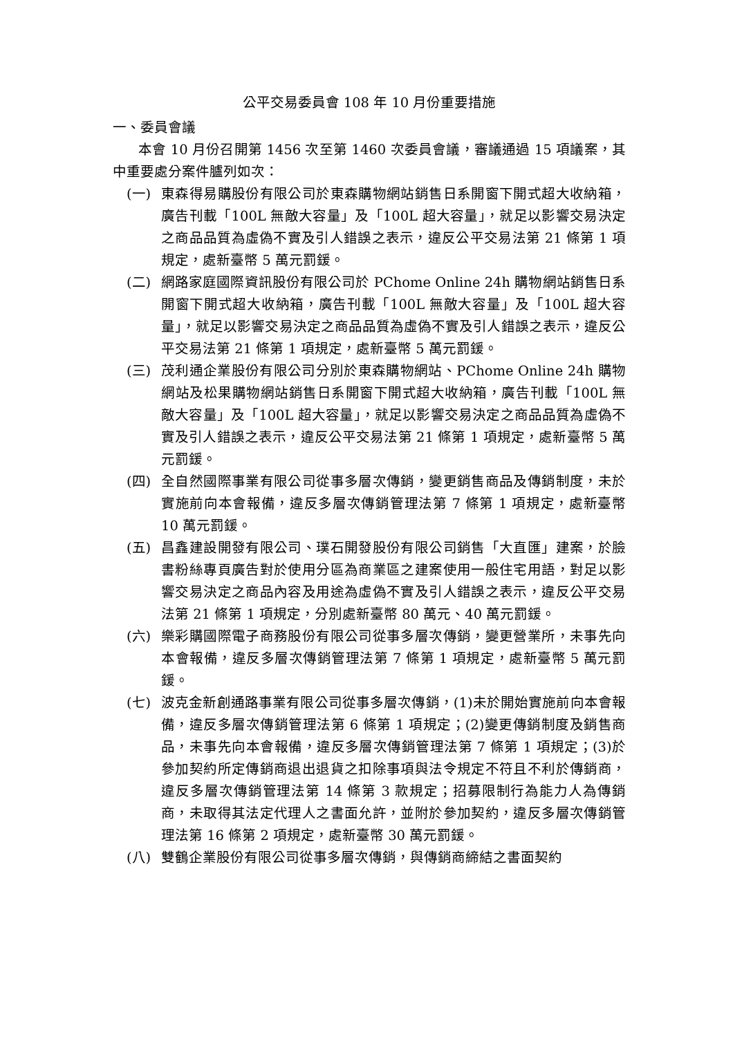公平交易委員會 108 年 10 月份重要措施
一、委員會議
本會 10 月份召開第 1456 次至第 1460 次委員會議，審議通過 15 項議案，其中重要處分案件臚列如次：
(一) 東森得易購股份有限公司於東森購物網站銷售日系開窗下開式超大收納箱，廣告刊載「100L 無敵大容量」及「100L 超大容量」，就足以影響交易決定之商品品質為虛偽不實及引人錯誤之表示，違反公平交易法第 21 條第 1 項規定，處新臺幣 5 萬元罰鍰。
(二) 網路家庭國際資訊股份有限公司於 PChome Online 24h 購物網站銷售日系開窗下開式超大收納箱，廣告刊載「100L 無敵大容量」及「100L 超大容量」，就足以影響交易決定之商品品質為虛偽不實及引人錯誤之表示，違反公平交易法第 21 條第 1 項規定，處新臺幣 5 萬元罰鍰。
(三) 茂利通企業股份有限公司分別於東森購物網站、PChome Online 24h 購物網站及松果購物網站銷售日系開窗下開式超大收納箱，廣告刊載「100L 無敵大容量」及「100L 超大容量」，就足以影響交易決定之商品品質為虛偽不實及引人錯誤之表示，違反公平交易法第 21 條第 1 項規定，處新臺幣 5 萬元罰鍰。
(四) 全自然國際事業有限公司從事多層次傳銷，變更銷售商品及傳銷制度，未於實施前向本會報備，違反多層次傳銷管理法第 7 條第 1 項規定，處新臺幣 10 萬元罰鍰。
(五) 昌鑫建設開發有限公司、璞石開發股份有限公司銷售「大直匯」建案，於臉書粉絲專頁廣告對於使用分區為商業區之建案使用一般住宅用語，對足以影響交易決定之商品內容及用途為虛偽不實及引人錯誤之表示，違反公平交易法第 21 條第 1 項規定，分別處新臺幣 80 萬元、40 萬元罰鍰。
(六) 樂彩購國際電子商務股份有限公司從事多層次傳銷，變更營業所，未事先向本會報備，違反多層次傳銷管理法第 7 條第 1 項規定，處新臺幣 5 萬元罰鍰。
(七) 波克金新創通路事業有限公司從事多層次傳銷，(1)未於開始實施前向本會報備，違反多層次傳銷管理法第 6 條第 1 項規定；(2)變更傳銷制度及銷售商品，未事先向本會報備，違反多層次傳銷管理法第 7 條第 1 項規定；(3)於參加契約所定傳銷商退出退貨之扣除事項與法令規定不符且不利於傳銷商，違反多層次傳銷管理法第 14 條第 3 款規定；招募限制行為能力人為傳銷商，未取得其法定代理人之書面允許，並附於參加契約，違反多層次傳銷管理法第 16 條第 2 項規定，處新臺幣 30 萬元罰鍰。
(八) 雙鶴企業股份有限公司從事多層次傳銷，與傳銷商締結之書面契約